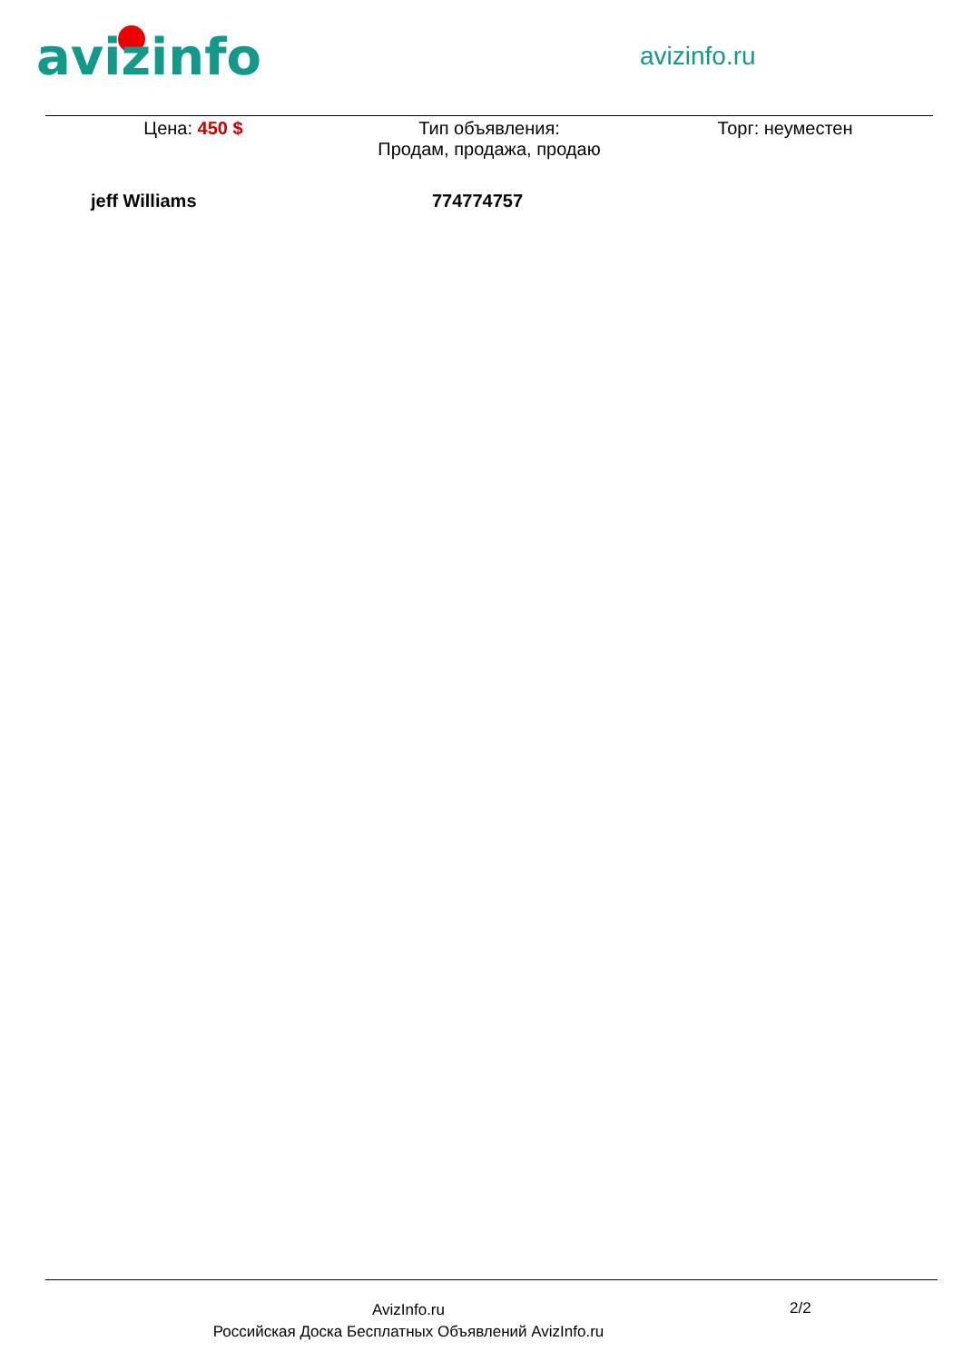avizinfo avizinfo.ru
Цена: 450 $ Тип объявления:
Продам, продажа, продаю
Торг: неуместен
jeff Williams 774774757
AvizInfo.ru
Российская Доска Бесплатных Объявлений AvizInfo.ru
2/2